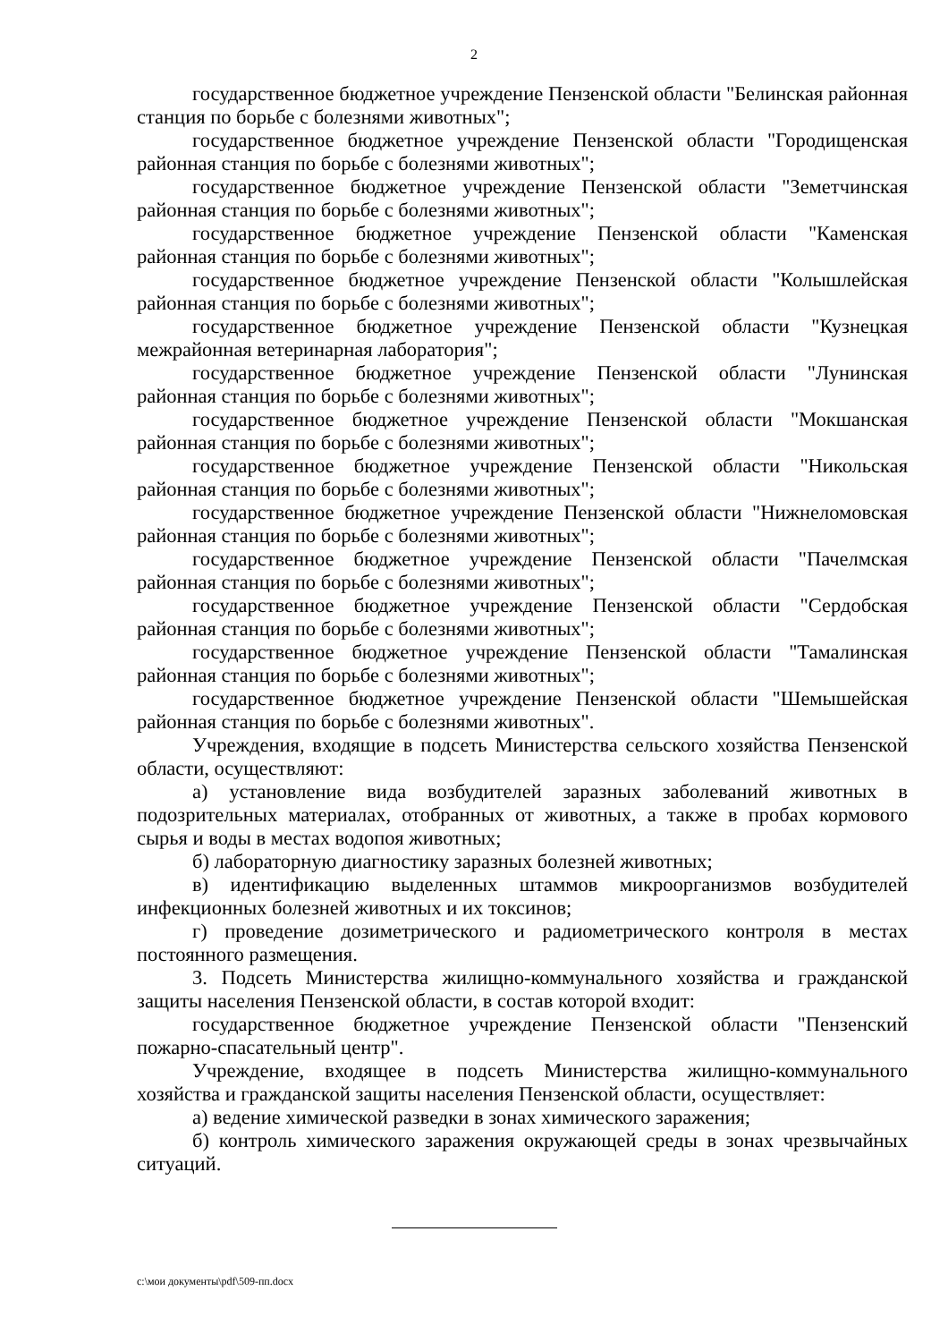2
государственное бюджетное учреждение Пензенской области "Белинская районная станция по борьбе с болезнями животных";
государственное бюджетное учреждение Пензенской области "Городищенская районная станция по борьбе с болезнями животных";
государственное бюджетное учреждение Пензенской области "Земетчинская районная станция по борьбе с болезнями животных";
государственное бюджетное учреждение Пензенской области "Каменская районная станция по борьбе с болезнями животных";
государственное бюджетное учреждение Пензенской области "Колышлейская районная станция по борьбе с болезнями животных";
государственное бюджетное учреждение Пензенской области "Кузнецкая межрайонная ветеринарная лаборатория";
государственное бюджетное учреждение Пензенской области "Лунинская районная станция по борьбе с болезнями животных";
государственное бюджетное учреждение Пензенской области "Мокшанская районная станция по борьбе с болезнями животных";
государственное бюджетное учреждение Пензенской области "Никольская районная станция по борьбе с болезнями животных";
государственное бюджетное учреждение Пензенской области "Нижнеломовская районная станция по борьбе с болезнями животных";
государственное бюджетное учреждение Пензенской области "Пачелмская районная станция по борьбе с болезнями животных";
государственное бюджетное учреждение Пензенской области "Сердобская районная станция по борьбе с болезнями животных";
государственное бюджетное учреждение Пензенской области "Тамалинская районная станция по борьбе с болезнями животных";
государственное бюджетное учреждение Пензенской области "Шемышейская районная станция по борьбе с болезнями животных".
Учреждения, входящие в подсеть Министерства сельского хозяйства Пензенской области, осуществляют:
а) установление вида возбудителей заразных заболеваний животных в подозрительных материалах, отобранных от животных, а также в пробах кормового сырья и воды в местах водопоя животных;
б) лабораторную диагностику заразных болезней животных;
в) идентификацию выделенных штаммов микроорганизмов возбудителей инфекционных болезней животных и их токсинов;
г) проведение дозиметрического и радиометрического контроля в местах постоянного размещения.
3. Подсеть Министерства жилищно-коммунального хозяйства и гражданской защиты населения Пензенской области, в состав которой входит:
государственное бюджетное учреждение Пензенской области "Пензенский пожарно-спасательный центр".
Учреждение, входящее в подсеть Министерства жилищно-коммунального хозяйства и гражданской защиты населения Пензенской области, осуществляет:
а) ведение химической разведки в зонах химического заражения;
б) контроль химического заражения окружающей среды в зонах чрезвычайных ситуаций.
c:\мои документы\pdf\509-пп.docx